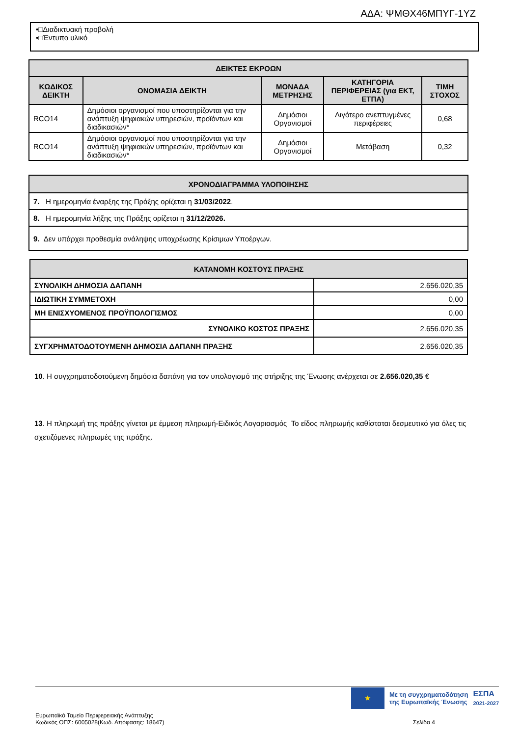ΑΔΑ: ΨΜΘΧ46ΜΠΥΓ-1ΥΖ
•□Διαδικτυακή προβολή
•□Έντυπο υλικό
| ΔΕΙΚΤΕΣ ΕΚΡΟΩΝ | | | | |
| --- | --- | --- | --- | --- |
| ΚΩΔΙΚΟΣ ΔΕΙΚΤΗ | ΟΝΟΜΑΣΙΑ ΔΕΙΚΤΗ | ΜΟΝΑΔΑ ΜΕΤΡΗΣΗΣ | ΚΑΤΗΓΟΡΙΑ ΠΕΡΙΦΕΡΕΙΑΣ (για ΕΚΤ, ΕΤΠΑ) | ΤΙΜΗ ΣΤΟΧΟΣ |
| RCO14 | Δημόσιοι οργανισμοί που υποστηρίζονται για την ανάπτυξη ψηφιακών υπηρεσιών, προϊόντων και διαδικασιών* | Δημόσιοι Οργανισμοί | Λιγότερο ανεπτυγμένες περιφέρειες | 0,68 |
| RCO14 | Δημόσιοι οργανισμοί που υποστηρίζονται για την ανάπτυξη ψηφιακών υπηρεσιών, προϊόντων και διαδικασιών* | Δημόσιοι Οργανισμοί | Μετάβαση | 0,32 |
| ΧΡΟΝΟΔΙΑΓΡΑΜΜΑ ΥΛΟΠΟΙΗΣΗΣ |
| --- |
| 7. Η ημερομηνία έναρξης της Πράξης ορίζεται η 31/03/2022 . |
| 8. Η ημερομηνία λήξης της Πράξης ορίζεται η 31/12/2026. |
| 9. Δεν υπάρχει προθεσμία ανάληψης υποχρέωσης Κρίσιμων Υποέργων. |
| ΚΑΤΑΝΟΜΗ ΚΟΣΤΟΥΣ ΠΡΑΞΗΣ | |
| --- | --- |
| ΣΥΝΟΛΙΚΗ ΔΗΜΟΣΙΑ ΔΑΠΑΝΗ | 2.656.020,35 |
| ΙΔΙΩΤΙΚΗ ΣΥΜΜΕΤΟΧΗ | 0,00 |
| ΜΗ ΕΝΙΣΧΥΟΜΕΝΟΣ ΠΡΟΫΠΟΛΟΓΙΣΜΟΣ | 0,00 |
| ΣΥΝΟΛΙΚΟ ΚΟΣΤΟΣ ΠΡΑΞΗΣ | 2.656.020,35 |
| ΣΥΓΧΡΗΜΑΤΟΔΟΤΟΥΜΕΝΗ ΔΗΜΟΣΙΑ ΔΑΠΑΝΗ ΠΡΑΞΗΣ | 2.656.020,35 |
10. Η συγχρηματοδοτούμενη δημόσια δαπάνη για τον υπολογισμό της στήριξης της Ένωσης ανέρχεται σε 2.656.020,35 €
13. Η πληρωμή της πράξης γίνεται με έμμεση πληρωμή-Ειδικός Λογαριασμός Το είδος πληρωμής καθίσταται δεσμευτικό για όλες τις σχετιζόμενες πληρωμές της πράξης.
★
Με τη συγχρηματοδότηση
της Ευρωπαϊκής Ένωσης
ΕΣΠΑ
2021-2027
Ευρωπαϊκό Ταμείο Περιφερειακής Ανάπτυξης
Κωδικός ΟΠΣ: 6005028(Κωδ. Απόφασης: 18647)
Σελίδα 4